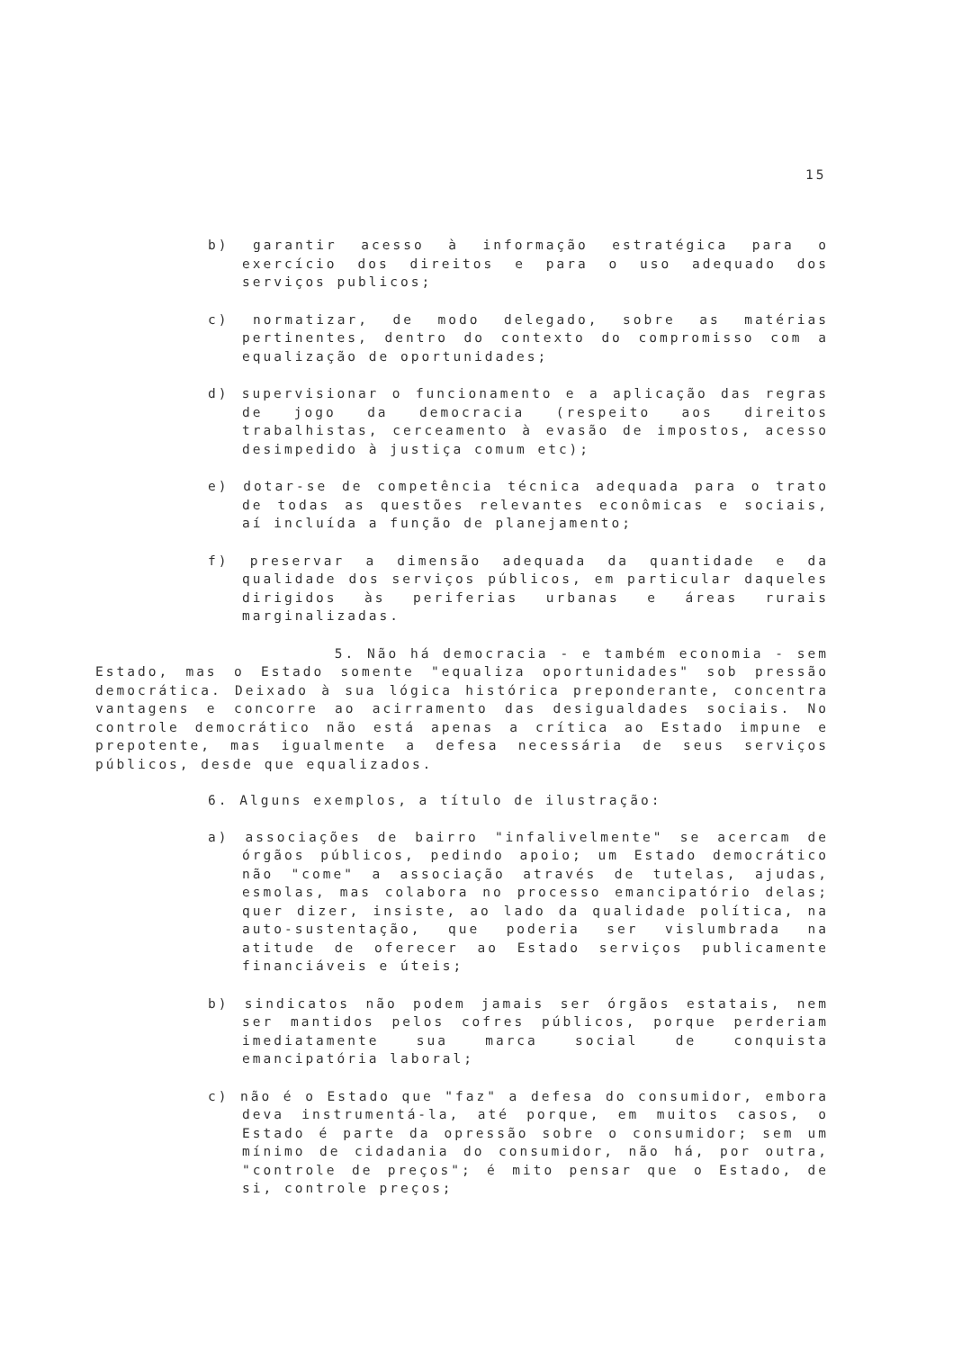15
b) garantir acesso à informação estratégica para o exercício dos direitos e para o uso adequado dos serviços publicos;
c) normatizar, de modo delegado, sobre as matérias pertinentes, dentro do contexto do compromisso com a equalização de oportunidades;
d) supervisionar o funcionamento e a aplicação das regras de jogo da democracia (respeito aos direitos trabalhistas, cerceamento à evasão de impostos, acesso desimpedido à justiça comum etc);
e) dotar-se de competência técnica adequada para o trato de todas as questões relevantes econômicas e sociais, aí incluída a função de planejamento;
f) preservar a dimensão adequada da quantidade e da qualidade dos serviços públicos, em particular daqueles dirigidos às periferias urbanas e áreas rurais marginalizadas.
5. Não há democracia - e também economia - sem Estado, mas o Estado somente "equaliza oportunidades" sob pressão democrática. Deixado à sua lógica histórica preponderante, concentra vantagens e concorre ao acirramento das desigualdades sociais. No controle democrático não está apenas a crítica ao Estado impune e prepotente, mas igualmente a defesa necessária de seus serviços públicos, desde que equalizados.
6. Alguns exemplos, a título de ilustração:
a) associações de bairro "infalivelmente" se acercam de órgãos públicos, pedindo apoio; um Estado democrático não "come" a associação através de tutelas, ajudas, esmolas, mas colabora no processo emancipatório delas; quer dizer, insiste, ao lado da qualidade política, na auto-sustentação, que poderia ser vislumbrada na atitude de oferecer ao Estado serviços publicamente financiáveis e úteis;
b) sindicatos não podem jamais ser órgãos estatais, nem ser mantidos pelos cofres públicos, porque perderiam imediatamente sua marca social de conquista emancipatória laboral;
c) não é o Estado que "faz" a defesa do consumidor, embora deva instrumentá-la, até porque, em muitos casos, o Estado é parte da opressão sobre o consumidor; sem um mínimo de cidadania do consumidor, não há, por outra, "controle de preços"; é mito pensar que o Estado, de si, controle preços;